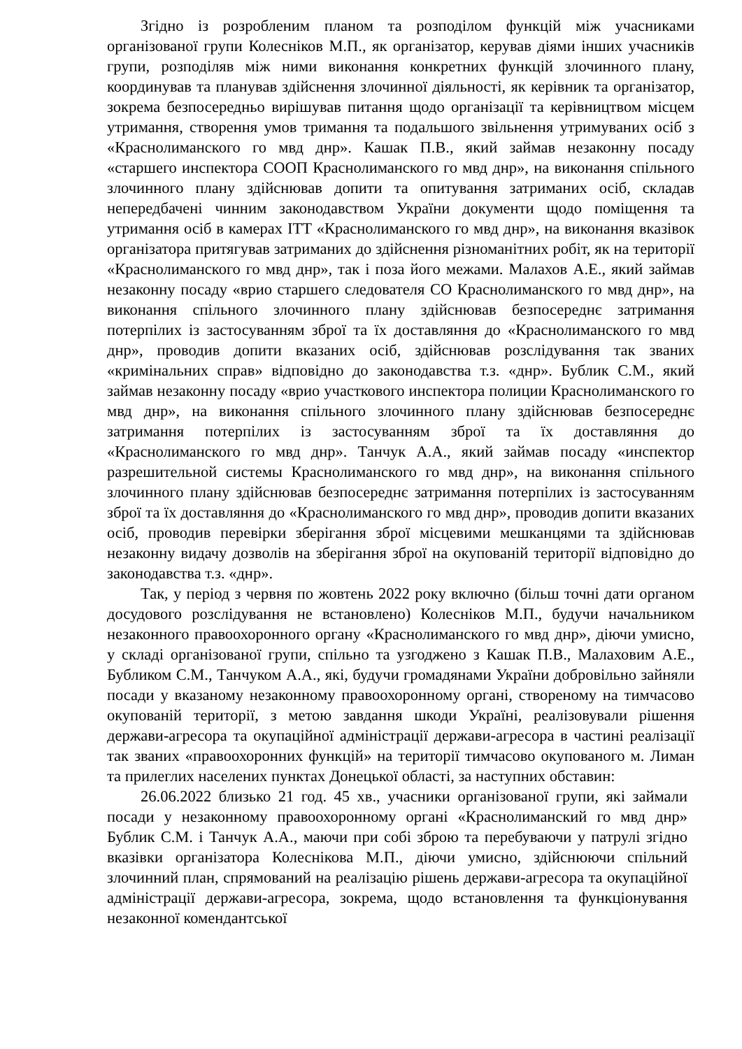Згідно із розробленим планом та розподілом функцій між учасниками організованої групи Колесніков М.П., як організатор, керував діями інших учасників групи, розподіляв між ними виконання конкретних функцій злочинного плану, координував та планував здійснення злочинної діяльності, як керівник та організатор, зокрема безпосередньо вирішував питання щодо організації та керівництвом місцем утримання, створення умов тримання та подальшого звільнення утримуваних осіб з «Краснолиманского го мвд днр». Кашак П.В., який займав незаконну посаду «старшего инспектора СООП Краснолиманского го мвд днр», на виконання спільного злочинного плану здійснював допити та опитування затриманих осіб, складав непередбачені чинним законодавством України документи щодо поміщення та утримання осіб в камерах ІТТ «Краснолиманского го мвд днр», на виконання вказівок організатора притягував затриманих до здійснення різноманітних робіт, як на території «Краснолиманского го мвд днр», так і поза його межами. Малахов А.Е., який займав незаконну посаду «врио старшего следователя СО Краснолиманского го мвд днр», на виконання спільного злочинного плану здійснював безпосереднє затримання потерпілих із застосуванням зброї та їх доставляння до «Краснолиманского го мвд днр», проводив допити вказаних осіб, здійснював розслідування так званих «кримінальних справ» відповідно до законодавства т.з. «днр». Бублик С.М., який займав незаконну посаду «врио участкового инспектора полиции Краснолиманского го мвд днр», на виконання спільного злочинного плану здійснював безпосереднє затримання потерпілих із застосуванням зброї та їх доставляння до «Краснолиманского го мвд днр». Танчук А.А., який займав посаду «инспектор разрешительной системы Краснолиманского го мвд днр», на виконання спільного злочинного плану здійснював безпосереднє затримання потерпілих із застосуванням зброї та їх доставляння до «Краснолиманского го мвд днр», проводив допити вказаних осіб, проводив перевірки зберігання зброї місцевими мешканцями та здійснював незаконну видачу дозволів на зберігання зброї на окупованій території відповідно до законодавства т.з. «днр».
Так, у період з червня по жовтень 2022 року включно (більш точні дати органом досудового розслідування не встановлено) Колесніков М.П., будучи начальником незаконного правоохоронного органу «Краснолиманского го мвд днр», діючи умисно, у складі організованої групи, спільно та узгоджено з Кашак П.В., Малаховим А.Е., Бубликом С.М., Танчуком А.А., які, будучи громадянами України добровільно зайняли посади у вказаному незаконному правоохоронному органі, створеному на тимчасово окупованій території, з метою завдання шкоди Україні, реалізовували рішення держави-агресора та окупаційної адміністрації держави-агресора в частині реалізації так званих «правоохоронних функцій» на території тимчасово окупованого м. Лиман та прилеглих населених пунктах Донецької області, за наступних обставин:
26.06.2022 близько 21 год. 45 хв., учасники організованої групи, які займали посади у незаконному правоохоронному органі «Краснолиманский го мвд днр» Бублик С.М. і Танчук А.А., маючи при собі зброю та перебуваючи у патрулі згідно вказівки організатора Колеснікова М.П., діючи умисно, здійснюючи спільний злочинний план, спрямований на реалізацію рішень держави-агресора та окупаційної адміністрації держави-агресора, зокрема, щодо встановлення та функціонування незаконної комендантської